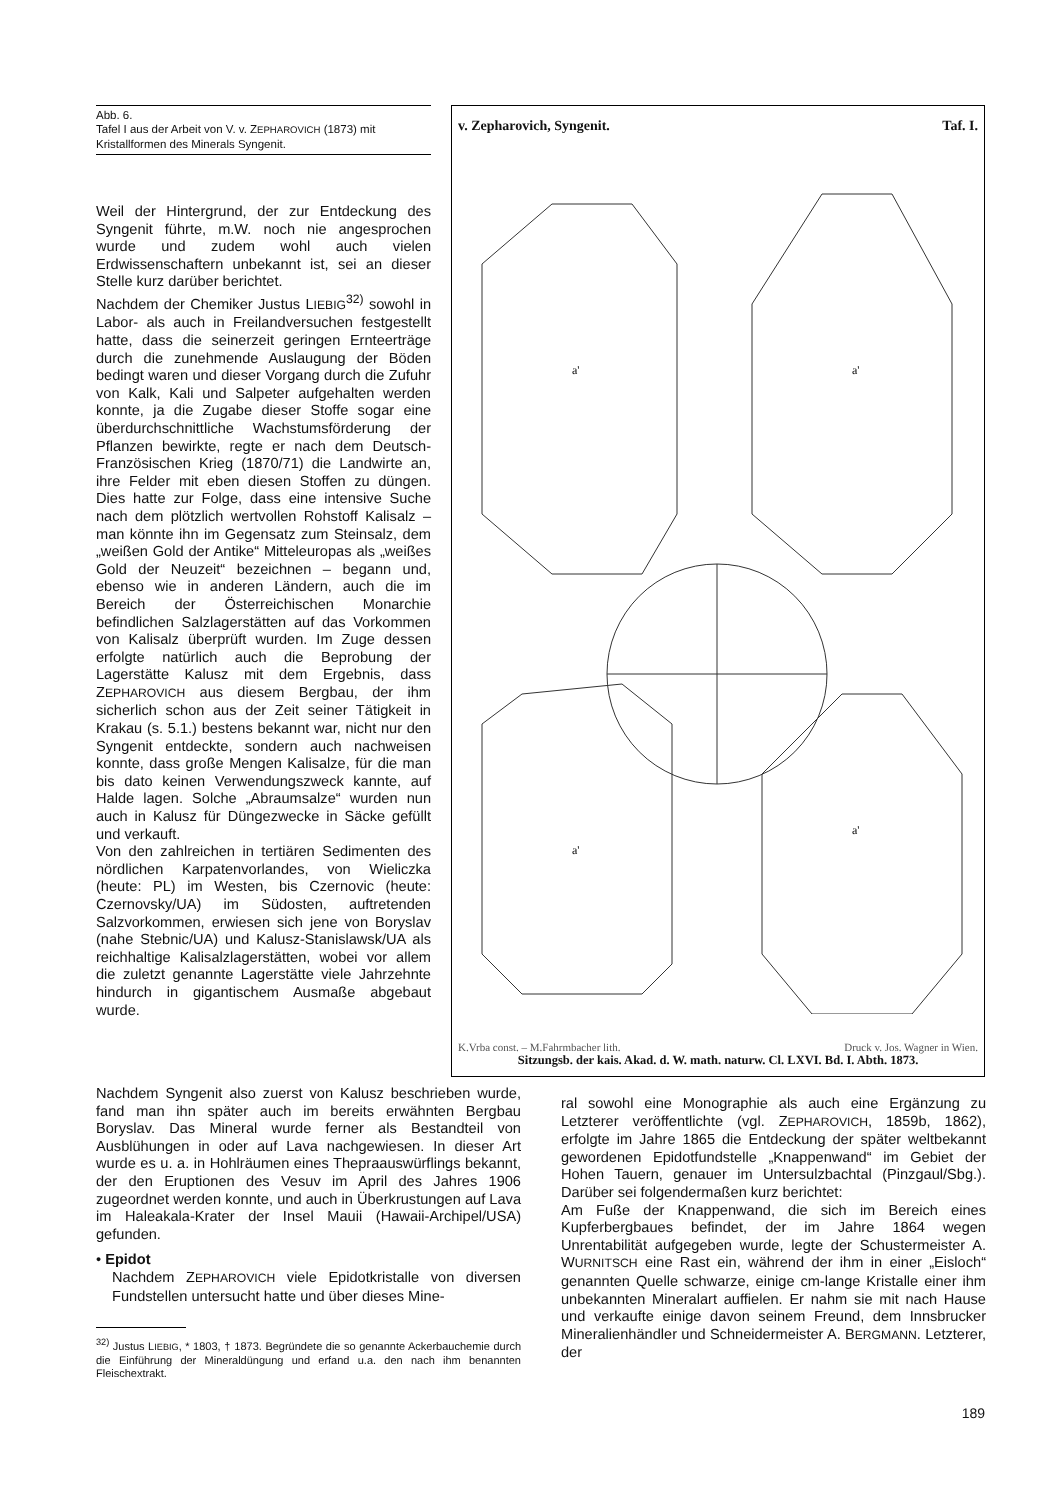Abb. 6.
Tafel I aus der Arbeit von V. v. ZEPHAROVICH (1873) mit Kristallformen des Minerals Syngenit.
Weil der Hintergrund, der zur Entdeckung des Syngenit führte, m.W. noch nie angesprochen wurde und zudem wohl auch vielen Erdwissenschaftern unbekannt ist, sei an dieser Stelle kurz darüber berichtet.
Nachdem der Chemiker Justus LIEBIG<sup>32)</sup> sowohl in Labor- als auch in Freilandversuchen festgestellt hatte, dass die seinerzeit geringen Ernteerträge durch die zunehmende Auslaugung der Böden bedingt waren und dieser Vorgang durch die Zufuhr von Kalk, Kali und Salpeter aufgehalten werden konnte, ja die Zugabe dieser Stoffe sogar eine überdurchschnittliche Wachstumsförderung der Pflanzen bewirkte, regte er nach dem Deutsch-Französischen Krieg (1870/71) die Landwirte an, ihre Felder mit eben diesen Stoffen zu düngen. Dies hatte zur Folge, dass eine intensive Suche nach dem plötzlich wertvollen Rohstoff Kalisalz – man könnte ihn im Gegensatz zum Steinsalz, dem „weißen Gold der Antike“ Mitteleuropas als „weißes Gold der Neuzeit“ bezeichnen – begann und, ebenso wie in anderen Ländern, auch die im Bereich der Österreichischen Monarchie befindlichen Salzlagerstätten auf das Vorkommen von Kalisalz überprüft wurden. Im Zuge dessen erfolgte natürlich auch die Beprobung der Lagerstätte Kalusz mit dem Ergebnis, dass ZEPHAROVICH aus diesem Bergbau, der ihm sicherlich schon aus der Zeit seiner Tätigkeit in Krakau (s. 5.1.) bestens bekannt war, nicht nur den Syngenit entdeckte, sondern auch nachweisen konnte, dass große Mengen Kalisalze, für die man bis dato keinen Verwendungszweck kannte, auf Halde lagen. Solche „Abraumsalze“ wurden nun auch in Kalusz für Düngezwecke in Säcke gefüllt und verkauft.
Von den zahlreichen in tertiären Sedimenten des nördlichen Karpatenvorlandes, von Wieliczka (heute: PL) im Westen, bis Czernovic (heute: Czernovsky/UA) im Südosten, auftretenden Salzvorkommen, erwiesen sich jene von Boryslav (nahe Stebnic/UA) und Kalusz-Stanislawsk/UA als reichhaltige Kalisalzlagerstätten, wobei vor allem die zuletzt genannte Lagerstätte viele Jahrzehnte hindurch in gigantischem Ausmaße abgebaut wurde.
v. Zepharovich, Syngenit. Taf. I.
a'
a'
a'
a'
K.Vrba const. – M.Fahrmbacher lith. Druck v. Jos. Wagner in Wien.
Sitzungsb. der kais. Akad. d. W. math. naturw. Cl. LXVI. Bd. I. Abth. 1873.
Nachdem Syngenit also zuerst von Kalusz beschrieben wurde, fand man ihn später auch im bereits erwähnten Bergbau Boryslav. Das Mineral wurde ferner als Bestandteil von Ausblühungen in oder auf Lava nachgewiesen. In dieser Art wurde es u. a. in Hohlräumen eines Thepraauswürflings bekannt, der den Eruptionen des Vesuv im April des Jahres 1906 zugeordnet werden konnte, und auch in Überkrustungen auf Lava im Haleakala-Krater der Insel Mauii (Hawaii-Archipel/USA) gefunden.
• Epidot
Nachdem ZEPHAROVICH viele Epidotkristalle von diversen Fundstellen untersucht hatte und über dieses Mine-
<sup>32)</sup> Justus LIEBIG, * 1803, † 1873. Begründete die so genannte Ackerbauchemie durch die Einführung der Mineraldüngung und erfand u.a. den nach ihm benannten Fleischextrakt.
ral sowohl eine Monographie als auch eine Ergänzung zu Letzterer veröffentlichte (vgl. ZEPHAROVICH, 1859b, 1862), erfolgte im Jahre 1865 die Entdeckung der später weltbekannt gewordenen Epidotfundstelle „Knappenwand“ im Gebiet der Hohen Tauern, genauer im Untersulzbachtal (Pinzgaul/Sbg.). Darüber sei folgendermaßen kurz berichtet:
Am Fuße der Knappenwand, die sich im Bereich eines Kupferbergbaues befindet, der im Jahre 1864 wegen Unrentabilität aufgegeben wurde, legte der Schustermeister A. WURNITSCH eine Rast ein, während der ihm in einer „Eisloch“ genannten Quelle schwarze, einige cm-lange Kristalle einer ihm unbekannten Mineralart auffielen. Er nahm sie mit nach Hause und verkaufte einige davon seinem Freund, dem Innsbrucker Mineralienhändler und Schneidermeister A. BERGMANN. Letzterer, der
189